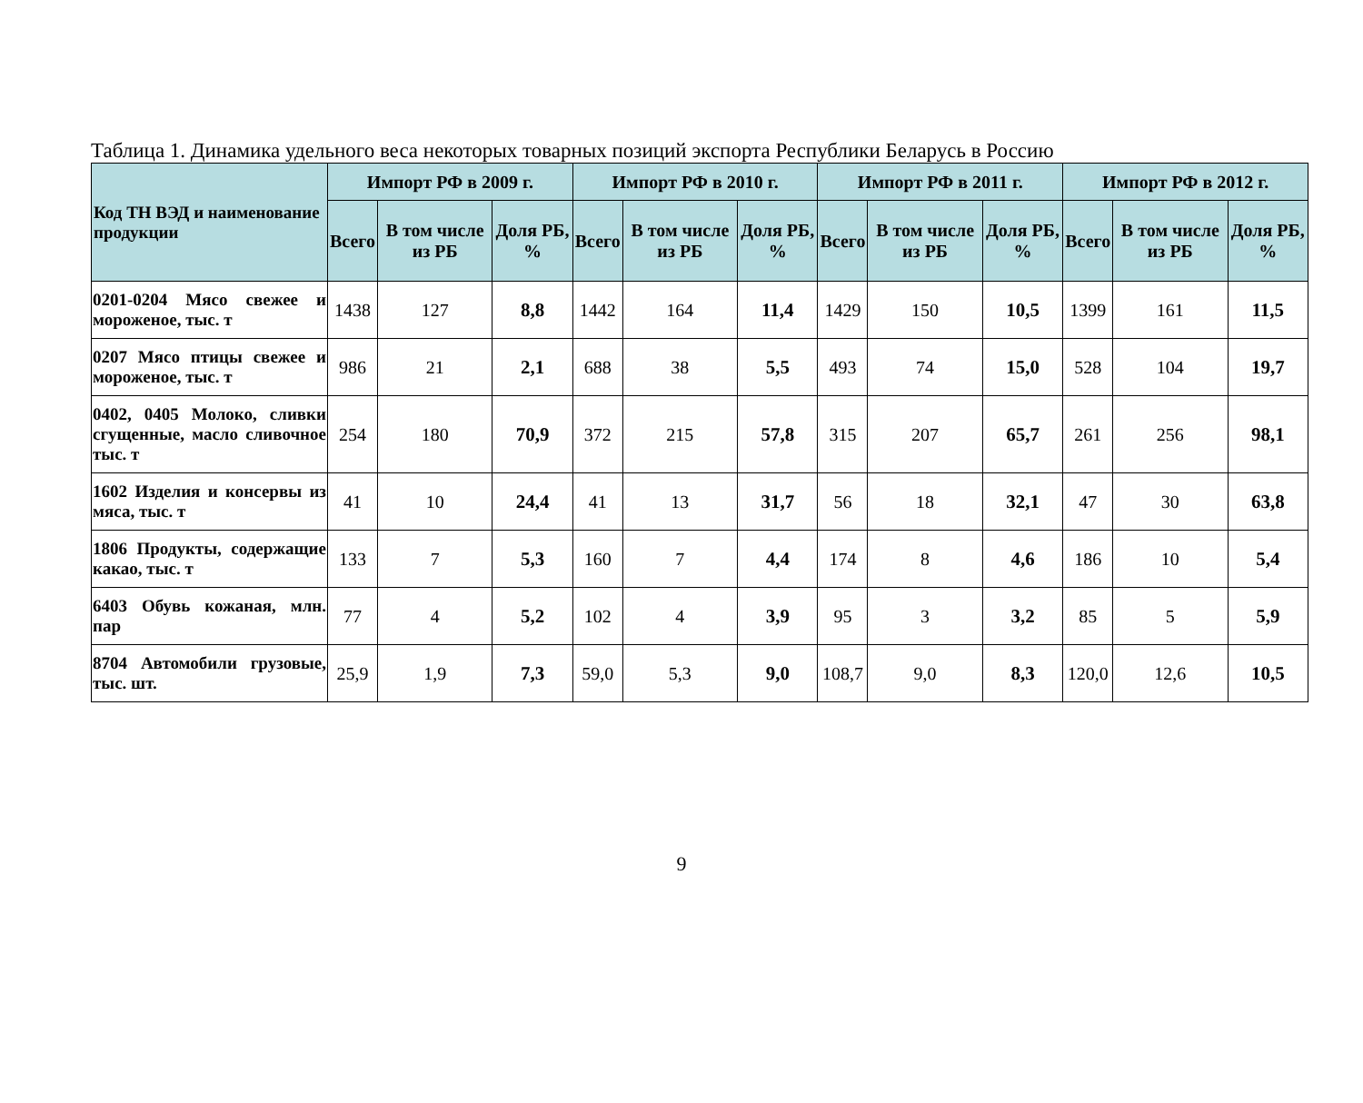Таблица 1. Динамика удельного веса некоторых товарных позиций экспорта Республики Беларусь в Россию
| Код ТН ВЭД и наименование продукции | Импорт РФ в 2009 г. | | | Импорт РФ в 2010 г. | | | Импорт РФ в 2011 г. | | | Импорт РФ в 2012 г. | | |
| --- | --- | --- | --- | --- | --- | --- | --- | --- | --- | --- | --- | --- |
| | Всего | В том числе из РБ | Доля РБ, % | Всего | В том числе из РБ | Доля РБ, % | Всего | В том числе из РБ | Доля РБ, % | Всего | В том числе из РБ | Доля РБ, % |
| 0201-0204 Мясо свежее и мороженое, тыс. т | 1438 | 127 | 8,8 | 1442 | 164 | 11,4 | 1429 | 150 | 10,5 | 1399 | 161 | 11,5 |
| 0207 Мясо птицы свежее и мороженое, тыс. т | 986 | 21 | 2,1 | 688 | 38 | 5,5 | 493 | 74 | 15,0 | 528 | 104 | 19,7 |
| 0402, 0405 Молоко, сливки сгущенные, масло сливочное тыс. т | 254 | 180 | 70,9 | 372 | 215 | 57,8 | 315 | 207 | 65,7 | 261 | 256 | 98,1 |
| 1602 Изделия и консервы из мяса, тыс. т | 41 | 10 | 24,4 | 41 | 13 | 31,7 | 56 | 18 | 32,1 | 47 | 30 | 63,8 |
| 1806 Продукты, содержащие какао, тыс. т | 133 | 7 | 5,3 | 160 | 7 | 4,4 | 174 | 8 | 4,6 | 186 | 10 | 5,4 |
| 6403 Обувь кожаная, млн. пар | 77 | 4 | 5,2 | 102 | 4 | 3,9 | 95 | 3 | 3,2 | 85 | 5 | 5,9 |
| 8704 Автомобили грузовые, тыс. шт. | 25,9 | 1,9 | 7,3 | 59,0 | 5,3 | 9,0 | 108,7 | 9,0 | 8,3 | 120,0 | 12,6 | 10,5 |
9